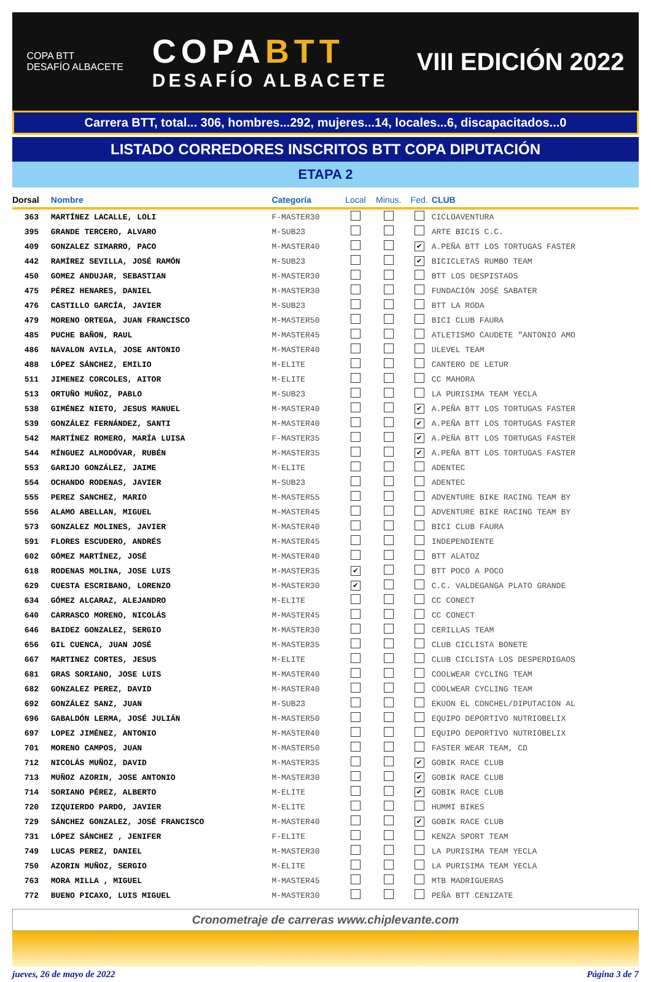COPA BTT
DESAFÍO ALBACETE
COPABTT
DESAFÍO ALBACETE
VIII EDICIÓN 2022
Carrera BTT, total... 306, hombres...292, mujeres...14, locales...6, discapacitados...0
LISTADO CORREDORES INSCRITOS BTT COPA DIPUTACIÓN
ETAPA 2
| Dorsal | Nombre | Categoría | Local | Minus. | Fed. | CLUB |
| --- | --- | --- | --- | --- | --- | --- |
| 363 | MARTÍNEZ LACALLE, LOLI | F-MASTER30 | | | | CICLOAVENTURA |
| 395 | GRANDE TERCERO, ALVARO | M-SUB23 | | | | ARTE BICIS C.C. |
| 409 | GONZALEZ SIMARRO, PACO | M-MASTER40 | | | ✔ | A.PEÑA BTT LOS TORTUGAS FASTER |
| 442 | RAMÍREZ SEVILLA, JOSÉ RAMÓN | M-SUB23 | | | ✔ | BICICLETAS RUMBO TEAM |
| 450 | GOMEZ ANDUJAR, SEBASTIAN | M-MASTER30 | | | | BTT LOS DESPISTAOS |
| 475 | PÉREZ HENARES, DANIEL | M-MASTER30 | | | | FUNDACIÓN JOSÉ SABATER |
| 476 | CASTILLO GARCÍA, JAVIER | M-SUB23 | | | | BTT LA RODA |
| 479 | MORENO ORTEGA, JUAN FRANCISCO | M-MASTER50 | | | | BICI CLUB FAURA |
| 485 | PUCHE BAÑON, RAUL | M-MASTER45 | | | | ATLETISMO CAUDETE "ANTONIO AMO |
| 486 | NAVALON AVILA, JOSE ANTONIO | M-MASTER40 | | | | ULEVEL TEAM |
| 488 | LÓPEZ SÁNCHEZ, EMILIO | M-ELITE | | | | CANTERO DE LETUR |
| 511 | JIMENEZ CORCOLES, AITOR | M-ELITE | | | | CC MAHORA |
| 513 | ORTUÑO MUÑOZ, PABLO | M-SUB23 | | | | LA PURISIMA TEAM YECLA |
| 538 | GIMÉNEZ NIETO, JESUS MANUEL | M-MASTER40 | | | ✔ | A.PEÑA BTT LOS TORTUGAS FASTER |
| 539 | GONZÁLEZ FERNÁNDEZ, SANTI | M-MASTER40 | | | ✔ | A.PEÑA BTT LOS TORTUGAS FASTER |
| 542 | MARTÍNEZ ROMERO, MARÍA LUISA | F-MASTER35 | | | ✔ | A.PEÑA BTT LOS TORTUGAS FASTER |
| 544 | MÍNGUEZ ALMODÓVAR, RUBÉN | M-MASTER35 | | | ✔ | A.PEÑA BTT LOS TORTUGAS FASTER |
| 553 | GARIJO GONZÁLEZ, JAIME | M-ELITE | | | | ADENTEC |
| 554 | OCHANDO RODENAS, JAVIER | M-SUB23 | | | | ADENTEC |
| 555 | PEREZ SANCHEZ, MARIO | M-MASTER55 | | | | ADVENTURE BIKE RACING TEAM BY |
| 556 | ALAMO ABELLAN, MIGUEL | M-MASTER45 | | | | ADVENTURE BIKE RACING TEAM BY |
| 573 | GONZALEZ MOLINES, JAVIER | M-MASTER40 | | | | BICI CLUB FAURA |
| 591 | FLORES ESCUDERO, ANDRÉS | M-MASTER45 | | | | INDEPENDIENTE |
| 602 | GÓMEZ MARTÍNEZ, JOSÉ | M-MASTER40 | | | | BTT ALATOZ |
| 618 | RODENAS MOLINA, JOSE LUIS | M-MASTER35 | ✔ | | | BTT POCO A POCO |
| 629 | CUESTA ESCRIBANO, LORENZO | M-MASTER30 | ✔ | | | C.C. VALDEGANGA PLATO GRANDE |
| 634 | GÓMEZ ALCARAZ, ALEJANDRO | M-ELITE | | | | CC CONECT |
| 640 | CARRASCO MORENO, NICOLÁS | M-MASTER45 | | | | CC CONECT |
| 646 | BAIDEZ GONZALEZ, SERGIO | M-MASTER30 | | | | CERILLAS TEAM |
| 656 | GIL CUENCA, JUAN JOSÉ | M-MASTER35 | | | | CLUB CICLISTA BONETE |
| 667 | MARTINEZ CORTES, JESUS | M-ELITE | | | | CLUB CICLISTA LOS DESPERDIGAOS |
| 681 | GRAS SORIANO, JOSE LUIS | M-MASTER40 | | | | COOLWEAR CYCLING TEAM |
| 682 | GONZALEZ PEREZ, DAVID | M-MASTER40 | | | | COOLWEAR CYCLING TEAM |
| 692 | GONZÁLEZ SANZ, JUAN | M-SUB23 | | | | EKUON EL CONCHEL/DIPUTACION AL |
| 696 | GABALDÓN LERMA, JOSÉ JULIÁN | M-MASTER50 | | | | EQUIPO DEPORTIVO NUTRIOBELIX |
| 697 | LOPEZ JIMÉNEZ, ANTONIO | M-MASTER40 | | | | EQUIPO DEPORTIVO NUTRIOBELIX |
| 701 | MORENO CAMPOS, JUAN | M-MASTER50 | | | | FASTER WEAR TEAM, CD |
| 712 | NICOLÁS MUÑOZ, DAVID | M-MASTER35 | | | ✔ | GOBIK RACE CLUB |
| 713 | MUÑOZ AZORIN, JOSE ANTONIO | M-MASTER30 | | | ✔ | GOBIK RACE CLUB |
| 714 | SORIANO PÉREZ, ALBERTO | M-ELITE | | | ✔ | GOBIK RACE CLUB |
| 720 | IZQUIERDO PARDO, JAVIER | M-ELITE | | | | HUMMI BIKES |
| 729 | SÁNCHEZ GONZALEZ, JOSÉ FRANCISCO | M-MASTER40 | | | ✔ | GOBIK RACE CLUB |
| 731 | LÓPEZ SÁNCHEZ , JENIFER | F-ELITE | | | | KENZA SPORT TEAM |
| 749 | LUCAS PEREZ, DANIEL | M-MASTER30 | | | | LA PURISIMA TEAM YECLA |
| 750 | AZORIN MUÑOZ, SERGIO | M-ELITE | | | | LA PURISIMA TEAM YECLA |
| 763 | MORA MILLA , MIGUEL | M-MASTER45 | | | | MTB MADRIGUERAS |
| 772 | BUENO PICAXO, LUIS MIGUEL | M-MASTER30 | | | | PEÑA BTT CENIZATE |
Cronometraje de carreras www.chiplevante.com
jueves, 26 de mayo de 2022 Página 3 de 7